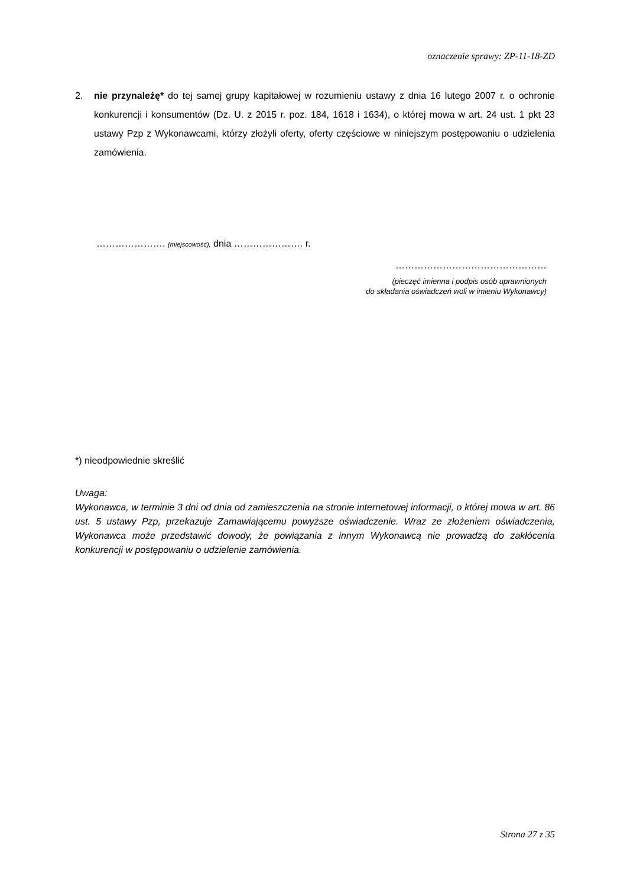oznaczenie sprawy: ZP-11-18-ZD
2. nie przynależę* do tej samej grupy kapitałowej w rozumieniu ustawy z dnia 16 lutego 2007 r. o ochronie konkurencji i konsumentów (Dz. U. z 2015 r. poz. 184, 1618 i 1634), o której mowa w art. 24 ust. 1 pkt 23 ustawy Pzp z Wykonawcami, którzy złożyli oferty, oferty częściowe w niniejszym postępowaniu o udzielenia zamówienia.
…………………. (miejscowość), dnia …………………. r.
…………………………………………
(pieczęć imienna i podpis osób uprawnionych
do składania oświadczeń woli w imieniu Wykonawcy)
*) nieodpowiednie skreślić
Uwaga:
Wykonawca, w terminie 3 dni od dnia od zamieszczenia na stronie internetowej informacji, o której mowa w art. 86 ust. 5 ustawy Pzp, przekazuje Zamawiającemu powyższe oświadczenie. Wraz ze złożeniem oświadczenia, Wykonawca może przedstawić dowody, że powiązania z innym Wykonawcą nie prowadzą do zakłócenia konkurencji w postępowaniu o udzielenie zamówienia.
Strona 27 z 35